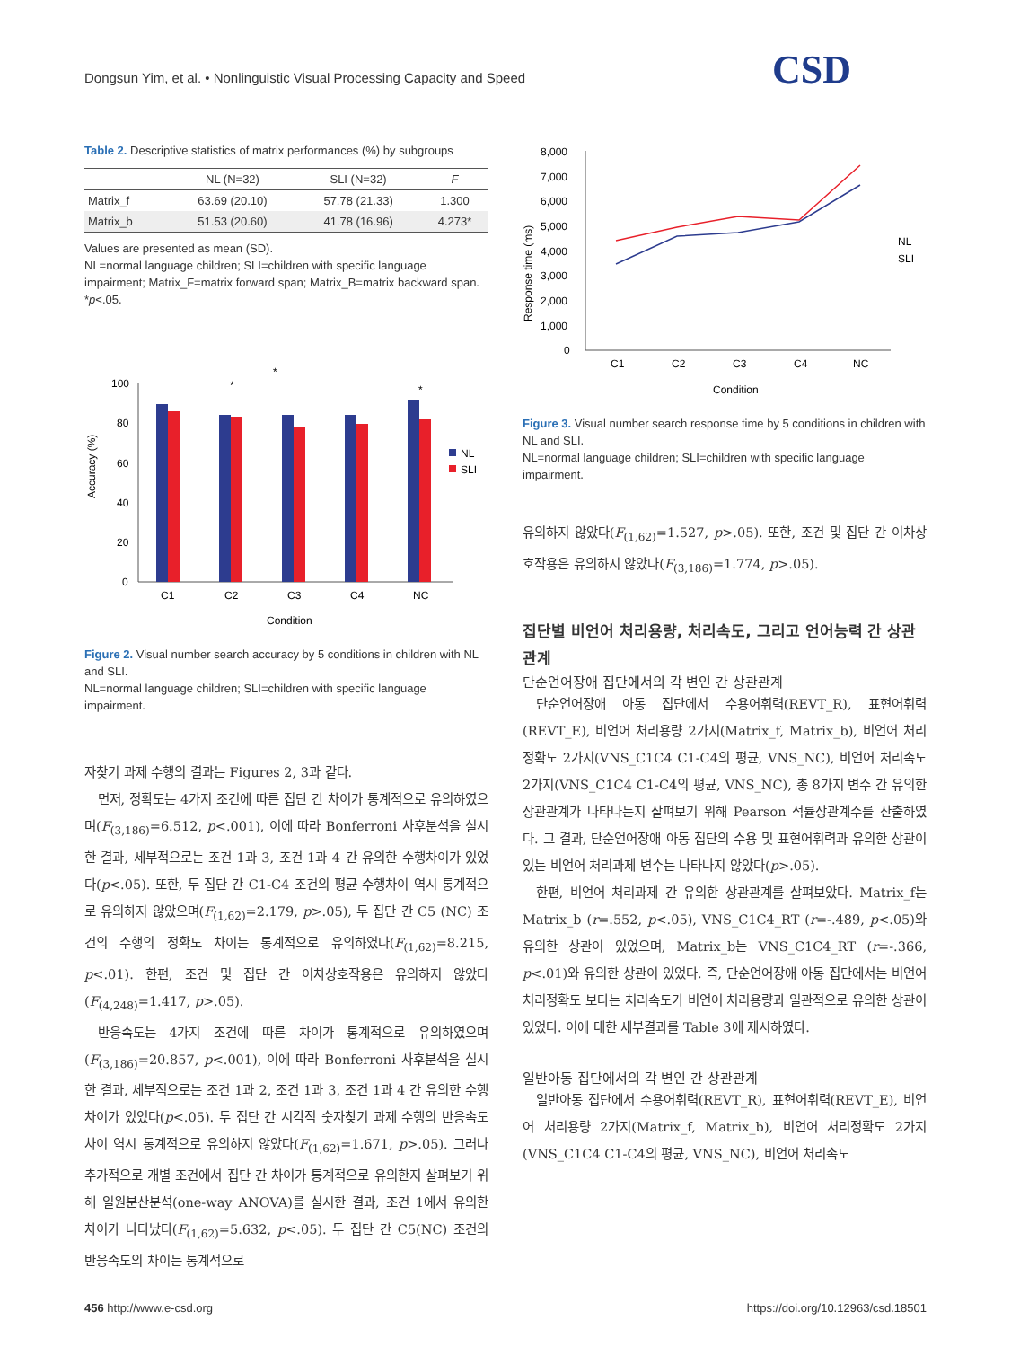Dongsun Yim, et al. • Nonlinguistic Visual Processing Capacity and Speed
CSD
Table 2. Descriptive statistics of matrix performances (%) by subgroups
| | NL (N=32) | SLI (N=32) | F |
| --- | --- | --- | --- |
| Matrix_f | 63.69 (20.10) | 57.78 (21.33) | 1.300 |
| Matrix_b | 51.53 (20.60) | 41.78 (16.96) | 4.273* |
Values are presented as mean (SD).
NL=normal language children; SLI=children with specific language impairment; Matrix_F=matrix forward span; Matrix_B=matrix backward span.
*p<.05.
Accuracy (%)
100
80
60
40
20
0
C1
C2
C3
C4
NC
Condition
NL
SLI
*
*
*
Figure 2. Visual number search accuracy by 5 conditions in children with NL and SLI.
NL=normal language children; SLI=children with specific language impairment.
자찾기 과제 수행의 결과는 Figures 2, 3과 같다.
먼저, 정확도는 4가지 조건에 따른 집단 간 차이가 통계적으로 유의하였으며(F<sub>(3,186)</sub>=6.512, p<.001), 이에 따라 Bonferroni 사후분석을 실시한 결과, 세부적으로는 조건 1과 3, 조건 1과 4 간 유의한 수행차이가 있었다(p<.05). 또한, 두 집단 간 C1-C4 조건의 평균 수행차이 역시 통계적으로 유의하지 않았으며(F<sub>(1,62)</sub>=2.179, p>.05), 두 집단 간 C5 (NC) 조건의 수행의 정확도 차이는 통계적으로 유의하였다(F<sub>(1,62)</sub>=8.215, p<.01). 한편, 조건 및 집단 간 이차상호작용은 유의하지 않았다(F<sub>(4,248)</sub>=1.417, p>.05).
반응속도는 4가지 조건에 따른 차이가 통계적으로 유의하였으며(F<sub>(3,186)</sub>=20.857, p<.001), 이에 따라 Bonferroni 사후분석을 실시한 결과, 세부적으로는 조건 1과 2, 조건 1과 3, 조건 1과 4 간 유의한 수행차이가 있었다(p<.05). 두 집단 간 시각적 숫자찾기 과제 수행의 반응속도 차이 역시 통계적으로 유의하지 않았다(F<sub>(1,62)</sub>=1.671, p>.05). 그러나 추가적으로 개별 조건에서 집단 간 차이가 통계적으로 유의한지 살펴보기 위해 일원분산분석(one-way ANOVA)를 실시한 결과, 조건 1에서 유의한 차이가 나타났다(F<sub>(1,62)</sub>=5.632, p<.05). 두 집단 간 C5(NC) 조건의 반응속도의 차이는 통계적으로
Response time (ms)
8,000
7,000
6,000
5,000
4,000
3,000
2,000
1,000
0
C1
C2
C3
C4
NC
Condition
NL
SLI
Figure 3. Visual number search response time by 5 conditions in children with NL and SLI.
NL=normal language children; SLI=children with specific language impairment.
유의하지 않았다(F<sub>(1,62)</sub>=1.527, p>.05). 또한, 조건 및 집단 간 이차상호작용은 유의하지 않았다(F<sub>(3,186)</sub>=1.774, p>.05).
집단별 비언어 처리용량, 처리속도, 그리고 언어능력 간 상관관계
단순언어장애 집단에서의 각 변인 간 상관관계
단순언어장애 아동 집단에서 수용어휘력(REVT_R), 표현어휘력(REVT_E), 비언어 처리용량 2가지(Matrix_f, Matrix_b), 비언어 처리정확도 2가지(VNS_C1C4 C1-C4의 평균, VNS_NC), 비언어 처리속도 2가지(VNS_C1C4 C1-C4의 평균, VNS_NC), 총 8가지 변수 간 유의한 상관관계가 나타나는지 살펴보기 위해 Pearson 적률상관계수를 산출하였다. 그 결과, 단순언어장애 아동 집단의 수용 및 표현어휘력과 유의한 상관이 있는 비언어 처리과제 변수는 나타나지 않았다(p>.05).
한편, 비언어 처리과제 간 유의한 상관관계를 살펴보았다. Matrix_f는 Matrix_b (r=.552, p<.05), VNS_C1C4_RT (r=-.489, p<.05)와 유의한 상관이 있었으며, Matrix_b는 VNS_C1C4_RT (r=-.366, p<.01)와 유의한 상관이 있었다. 즉, 단순언어장애 아동 집단에서는 비언어 처리정확도 보다는 처리속도가 비언어 처리용량과 일관적으로 유의한 상관이 있었다. 이에 대한 세부결과를 Table 3에 제시하였다.
일반아동 집단에서의 각 변인 간 상관관계
일반아동 집단에서 수용어휘력(REVT_R), 표현어휘력(REVT_E), 비언어 처리용량 2가지(Matrix_f, Matrix_b), 비언어 처리정확도 2가지(VNS_C1C4 C1-C4의 평균, VNS_NC), 비언어 처리속도
456 http://www.e-csd.org https://doi.org/10.12963/csd.18501